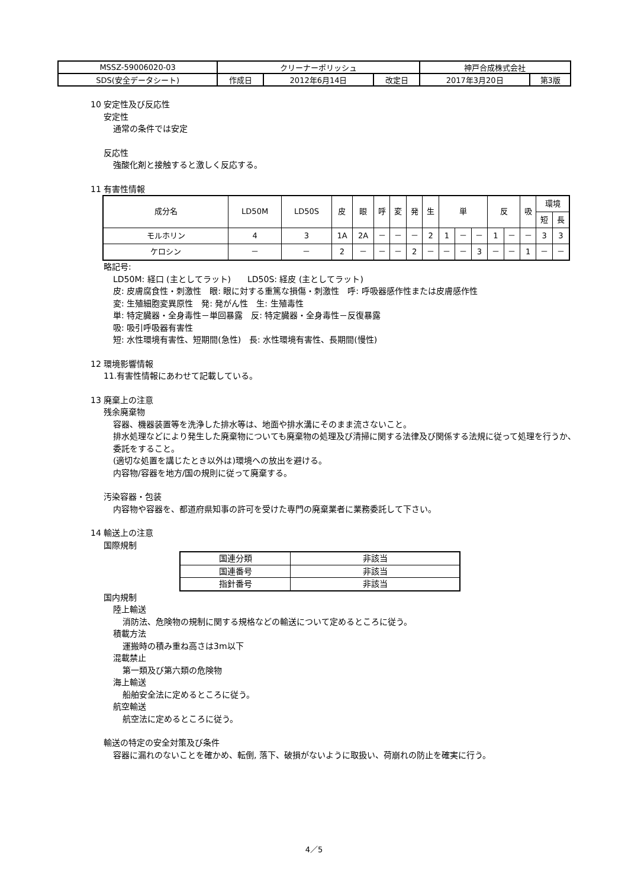| MSSZ-59006020-03 | クリーナーポリッシュ | | | 神戸合成株式会社 | |
| SDS(安全データシート) | 作成日 | 2012年6月14日 | 改定日 | 2017年3月20日 | 第3版 |
10 安定性及び反応性
安定性
通常の条件では安定
反応性
強酸化剤と接触すると激しく反応する。
11 有害性情報
| 成分名 | LD50M | LD50S | 皮 | 眼 | 呼 | 変 | 発 | 生 | 単 | | | 反 | | 吸 | 環境 | |
| --- | --- | --- | --- | --- | --- | --- | --- | --- | --- | --- | --- | --- | --- | --- | --- | --- |
| | | | | | | | | | | | | | | | 短 | 長 |
| モルホリン | 4 | 3 | 1A | 2A | － | － | － | 2 | 1 | － | － | 1 | － | － | 3 | 3 |
| ケロシン | － | － | 2 | － | － | － | 2 | － | － | － | 3 | － | － | 1 | － | － |
略記号:
LD50M: 経口 (主としてラット)　　LD50S: 経皮 (主としてラット)
皮: 皮膚腐食性・刺激性　眼: 眼に対する重篤な損傷・刺激性　呼: 呼吸器感作性または皮膚感作性
変: 生殖細胞変異原性　発: 発がん性　生: 生殖毒性
単: 特定臓器・全身毒性－単回暴露　反: 特定臓器・全身毒性－反復暴露
吸: 吸引呼吸器有害性
短: 水性環境有害性、短期間(急性)　長: 水性環境有害性、長期間(慢性)
12 環境影響情報
11.有害性情報にあわせて記載している。
13 廃棄上の注意
残余廃棄物
容器、機器装置等を洗浄した排水等は、地面や排水溝にそのまま流さないこと。
排水処理などにより発生した廃棄物についても廃棄物の処理及び清掃に関する法律及び関係する法規に従って処理を行うか、委託をすること。
(適切な処置を講じたとき以外は)環境への放出を避ける。
内容物/容器を地方/国の規則に従って廃棄する。
汚染容器・包装
内容物や容器を、都道府県知事の許可を受けた専門の廃棄業者に業務委託して下さい。
14 輸送上の注意
国際規制
| 国連分類 | 非該当 |
| 国連番号 | 非該当 |
| 指針番号 | 非該当 |
国内規制
陸上輸送
消防法、危険物の規制に関する規格などの輸送について定めるところに従う。
積載方法
運搬時の積み重ね高さは3m以下
混載禁止
第一類及び第六類の危険物
海上輸送
船舶安全法に定めるところに従う。
航空輸送
航空法に定めるところに従う。
輸送の特定の安全対策及び条件
容器に漏れのないことを確かめ、転倒, 落下、破損がないように取扱い、荷崩れの防止を確実に行う。
4／5